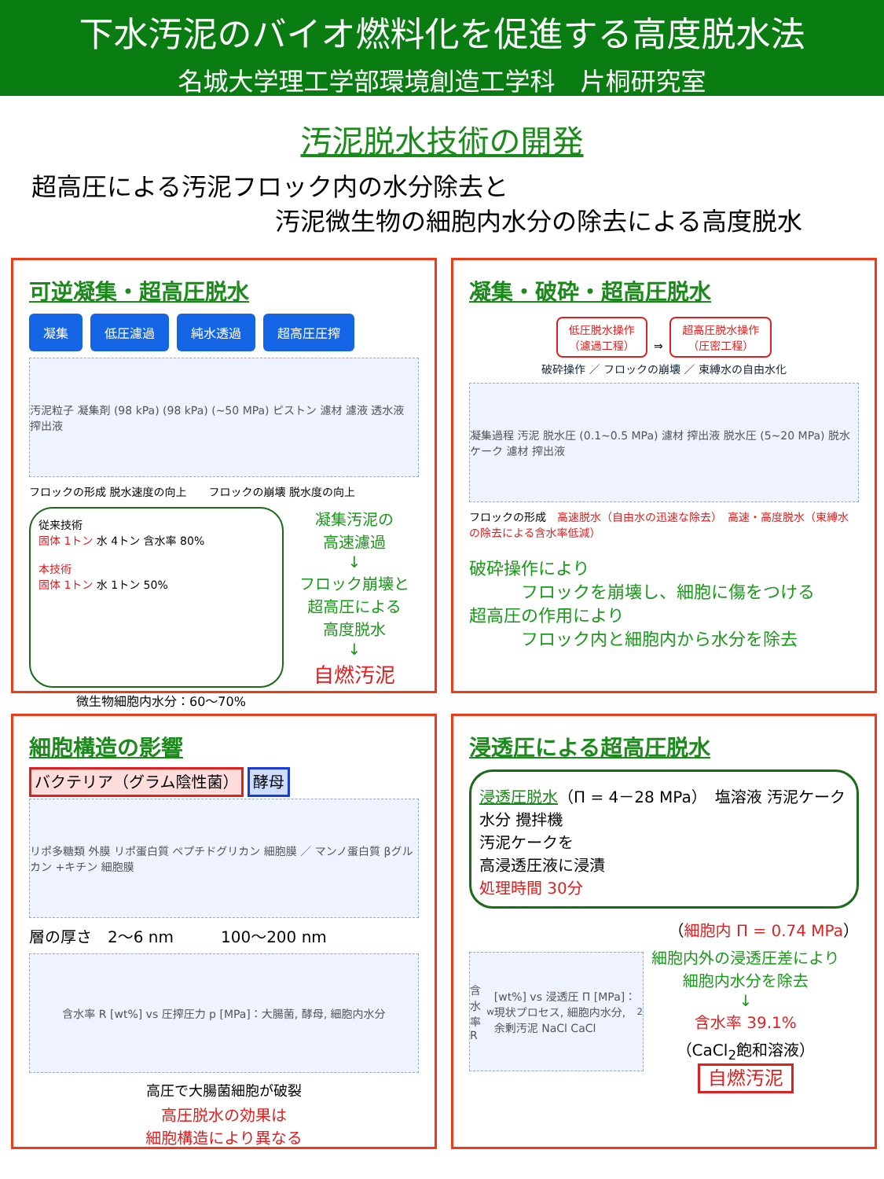下水汚泥のバイオ燃料化を促進する高度脱水法
名城大学理工学部環境創造工学科　片桐研究室
汚泥脱水技術の開発
超高圧による汚泥フロック内の水分除去と
汚泥微生物の細胞内水分の除去による高度脱水
可逆凝集・超高圧脱水
凝集 低圧濾過 純水透過 超高圧圧搾
汚泥粒子 凝集剤 (98 kPa) (98 kPa) (~50 MPa) ピストン 濾材 濾液 透水液 搾出液
フロックの形成 脱水速度の向上　　フロックの崩壊 脱水度の向上
従来技術
固体 1トン 水 4トン 含水率 80%
本技術
固体 1トン 水 1トン 50%
凝集汚泥の
高速濾過
↓
フロック崩壊と
超高圧による
高度脱水
↓
自燃汚泥
微生物細胞内水分：60～70%
凝集・破砕・超高圧脱水
低圧脱水操作
（濾過工程） ⇒ 超高圧脱水操作
（圧密工程）
破砕操作 ／ フロックの崩壊 ／ 束縛水の自由水化
凝集過程 汚泥 脱水圧 (0.1~0.5 MPa) 濾材 搾出液 脱水圧 (5~20 MPa) 脱水ケーク 濾材 搾出液
フロックの形成　高速脱水（自由水の迅速な除去）　高速・高度脱水（束縛水の除去による含水率低減）
破砕操作により
　　　フロックを崩壊し、細胞に傷をつける
超高圧の作用により
　　　フロック内と細胞内から水分を除去
細胞構造の影響
バクテリア（グラム陰性菌） 酵母
リポ多糖類 外膜 リポ蛋白質 ペプチドグリカン 細胞膜 ／ マンノ蛋白質 βグルカン +キチン 細胞膜
層の厚さ　2～6 nm　　　100～200 nm
含水率 R [wt%] vs 圧搾圧力 p [MPa]：大腸菌, 酵母, 細胞内水分
高圧で大腸菌細胞が破裂
高圧脱水の効果は
細胞構造により異なる
浸透圧による超高圧脱水
浸透圧脱水（Π = 4－28 MPa）　塩溶液 汚泥ケーク 水分 攪拌機
汚泥ケークを
高浸透圧液に浸漬
処理時間 30分
（細胞内 Π = 0.74 MPa）
含水率 R<sub>w</sub> [wt%] vs 浸透圧 Π [MPa]：現状プロセス, 細胞内水分, 余剰汚泥 NaCl CaCl<sub>2</sub>
細胞内外の浸透圧差により
細胞内水分を除去
↓
含水率 39.1%
（CaCl<sub>2</sub>飽和溶液）
自燃汚泥